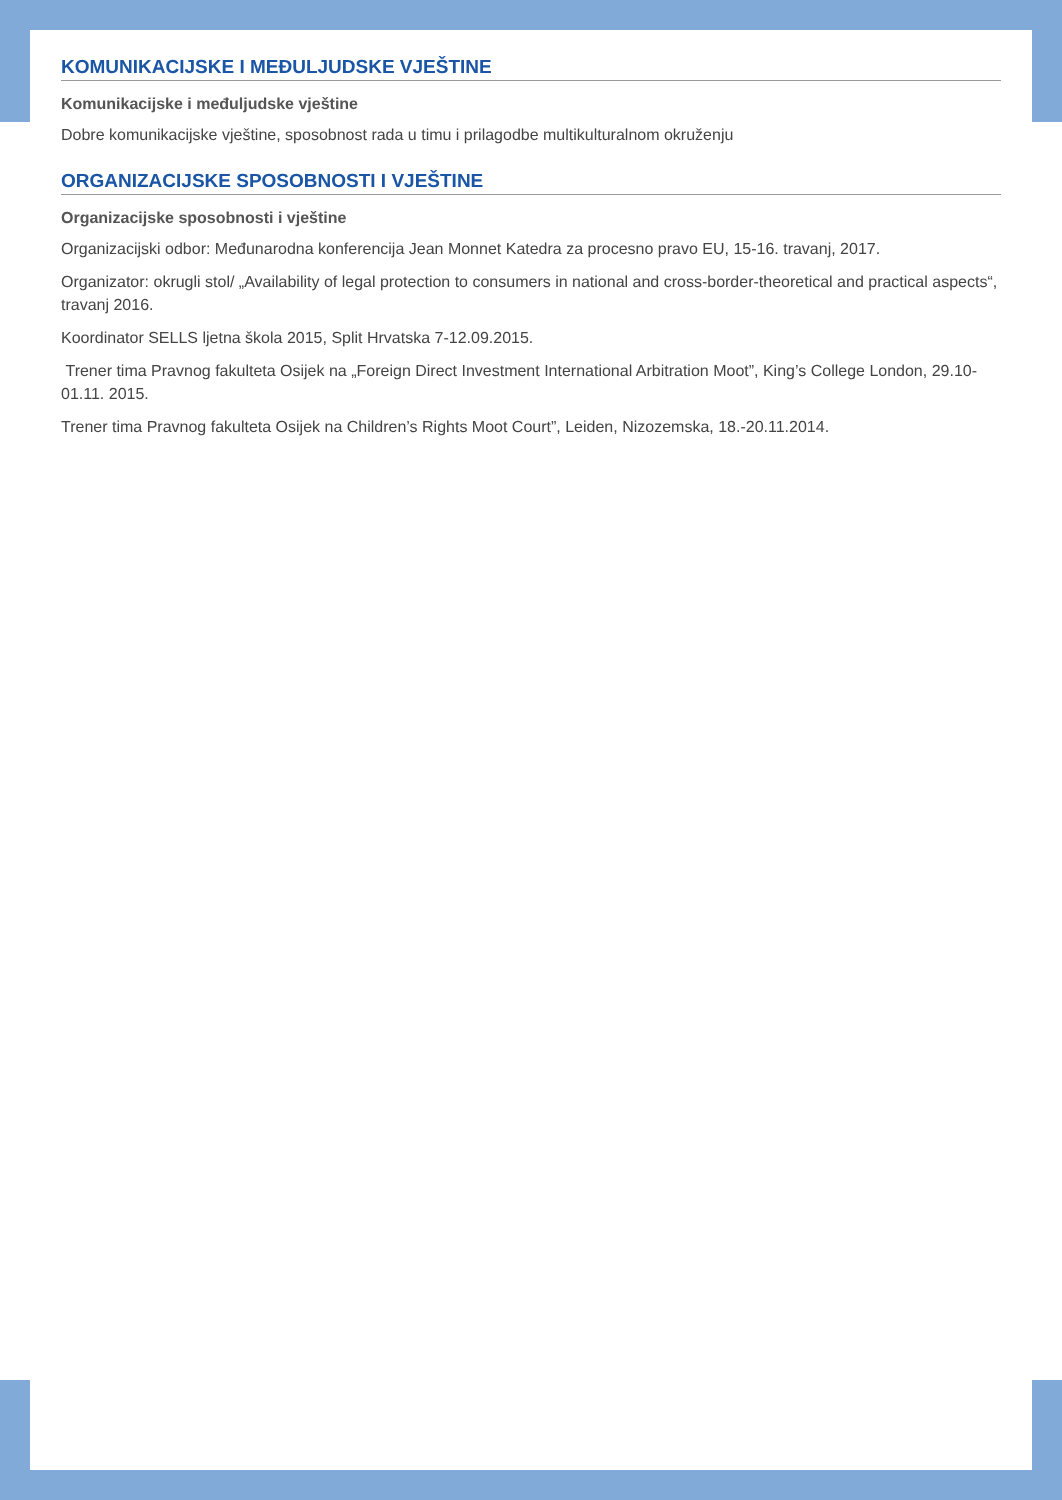KOMUNIKACIJSKE I MEĐULJUDSKE VJEŠTINE
Komunikacijske i međuljudske vještine
Dobre komunikacijske vještine, sposobnost rada u timu i prilagodbe multikulturalnom okruženju
ORGANIZACIJSKE SPOSOBNOSTI I VJEŠTINE
Organizacijske sposobnosti i vještine
Organizacijski odbor: Međunarodna konferencija Jean Monnet Katedra za procesno pravo EU, 15-16. travanj, 2017.
Organizator: okrugli stol/ „Availability of legal protection to consumers in national and cross-border-theoretical and practical aspects“, travanj 2016.
Koordinator SELLS ljetna škola 2015, Split Hrvatska 7-12.09.2015.
Trener tima Pravnog fakulteta Osijek na „Foreign Direct Investment International Arbitration Moot”, King’s College London, 29.10- 01.11. 2015.
Trener tima Pravnog fakulteta Osijek na Children’s Rights Moot Court”, Leiden, Nizozemska, 18.-20.11.2014.